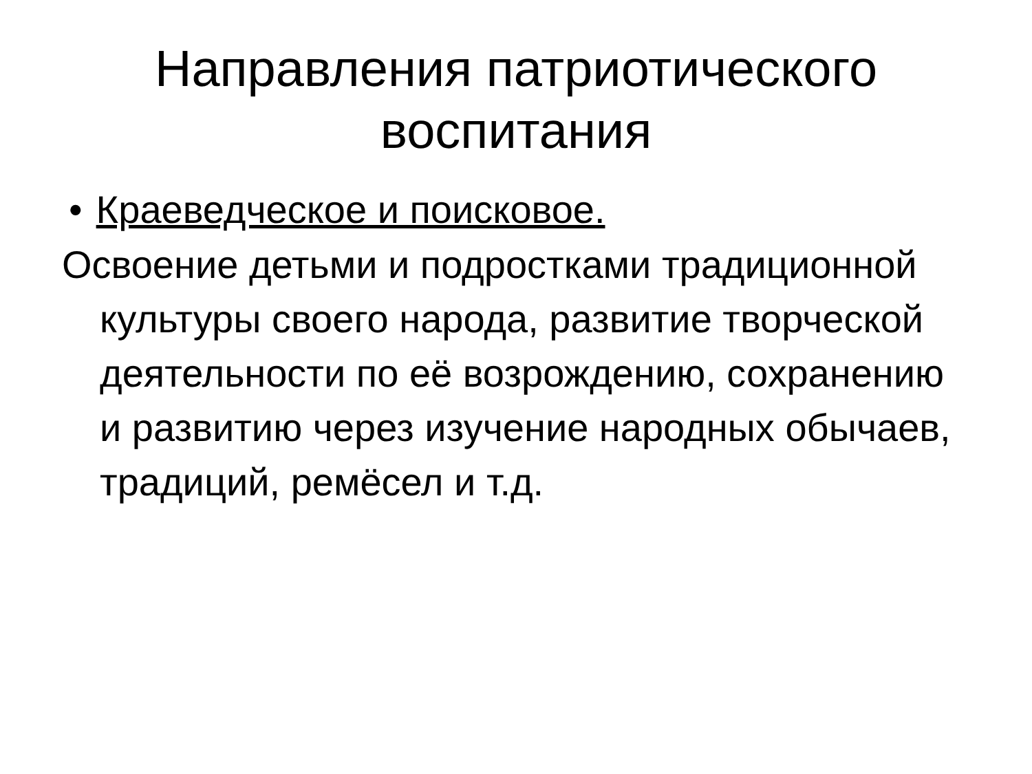Направления патриотического
воспитания
• Краеведческое и поисковое.
Освоение детьми и подростками традиционной культуры своего народа, развитие творческой деятельности по её возрождению, сохранению и развитию через изучение народных обычаев, традиций, ремёсел и т.д.